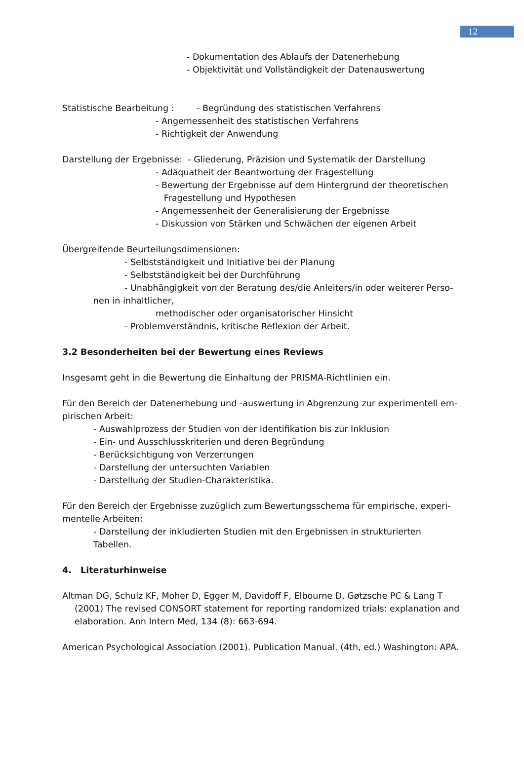12
- Dokumentation des Ablaufs der Datenerhebung
- Objektivität und Vollständigkeit der Datenauswertung
Statistische Bearbeitung : - Begründung des statistischen Verfahrens
- Angemessenheit des statistischen Verfahrens
- Richtigkeit der Anwendung
Darstellung der Ergebnisse: - Gliederung, Präzision und Systematik der Darstellung
- Adäquatheit der Beantwortung der Fragestellung
- Bewertung der Ergebnisse auf dem Hintergrund der theoretischen
Fragestellung und Hypothesen
- Angemessenheit der Generalisierung der Ergebnisse
- Diskussion von Stärken und Schwächen der eigenen Arbeit
Übergreifende Beurteilungsdimensionen:
- Selbstständigkeit und Initiative bei der Planung
- Selbstständigkeit bei der Durchführung
- Unabhängigkeit von der Beratung des/die Anleiters/in oder weiterer Perso-
nen in inhaltlicher,
methodischer oder organisatorischer Hinsicht
- Problemverständnis, kritische Reflexion der Arbeit.
3.2 Besonderheiten bei der Bewertung eines Reviews
Insgesamt geht in die Bewertung die Einhaltung der PRISMA-Richtlinien ein.
Für den Bereich der Datenerhebung und -auswertung in Abgrenzung zur experimentell em-
pirischen Arbeit:
- Auswahlprozess der Studien von der Identifikation bis zur Inklusion
- Ein- und Ausschlusskriterien und deren Begründung
- Berücksichtigung von Verzerrungen
- Darstellung der untersuchten Variablen
- Darstellung der Studien-Charakteristika.
Für den Bereich der Ergebnisse zuzüglich zum Bewertungsschema für empirische, experi-
mentelle Arbeiten:
- Darstellung der inkludierten Studien mit den Ergebnissen in strukturierten Tabellen.
4. Literaturhinweise
Altman DG, Schulz KF, Moher D, Egger M, Davidoff F, Elbourne D, Gøtzsche PC & Lang T (2001) The revised CONSORT statement for reporting randomized trials: explanation and elaboration. Ann Intern Med, 134 (8): 663-694.
American Psychological Association (2001). Publication Manual. (4th, ed.) Washington: APA.